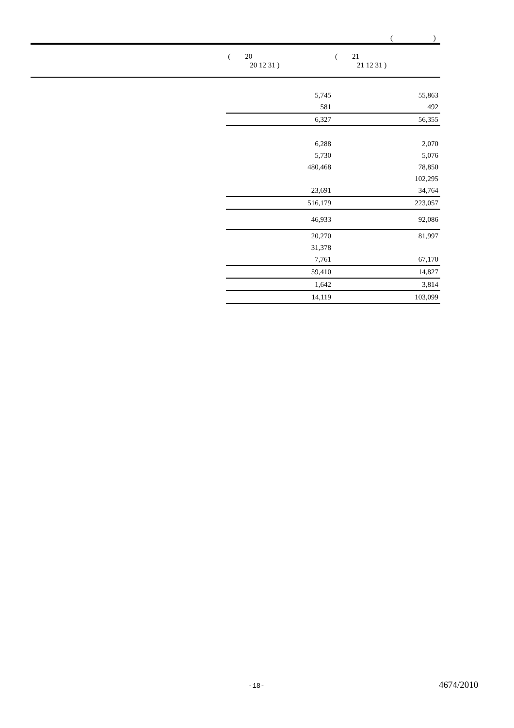( )
| | ( 20 20 12 31 ) | ( 21 21 12 31 ) |
| --- | --- | --- |
| | 5,745 | 55,863 |
| | 581 | 492 |
| | 6,327 | 56,355 |
| | 6,288 | 2,070 |
| | 5,730 | 5,076 |
| | 480,468 | 78,850 |
| | | 102,295 |
| | 23,691 | 34,764 |
| | 516,179 | 223,057 |
| | 46,933 | 92,086 |
| | 20,270 | 81,997 |
| | 31,378 | |
| | 7,761 | 67,170 |
| | 59,410 | 14,827 |
| | 1,642 | 3,814 |
| | 14,119 | 103,099 |
-18- 4674/2010